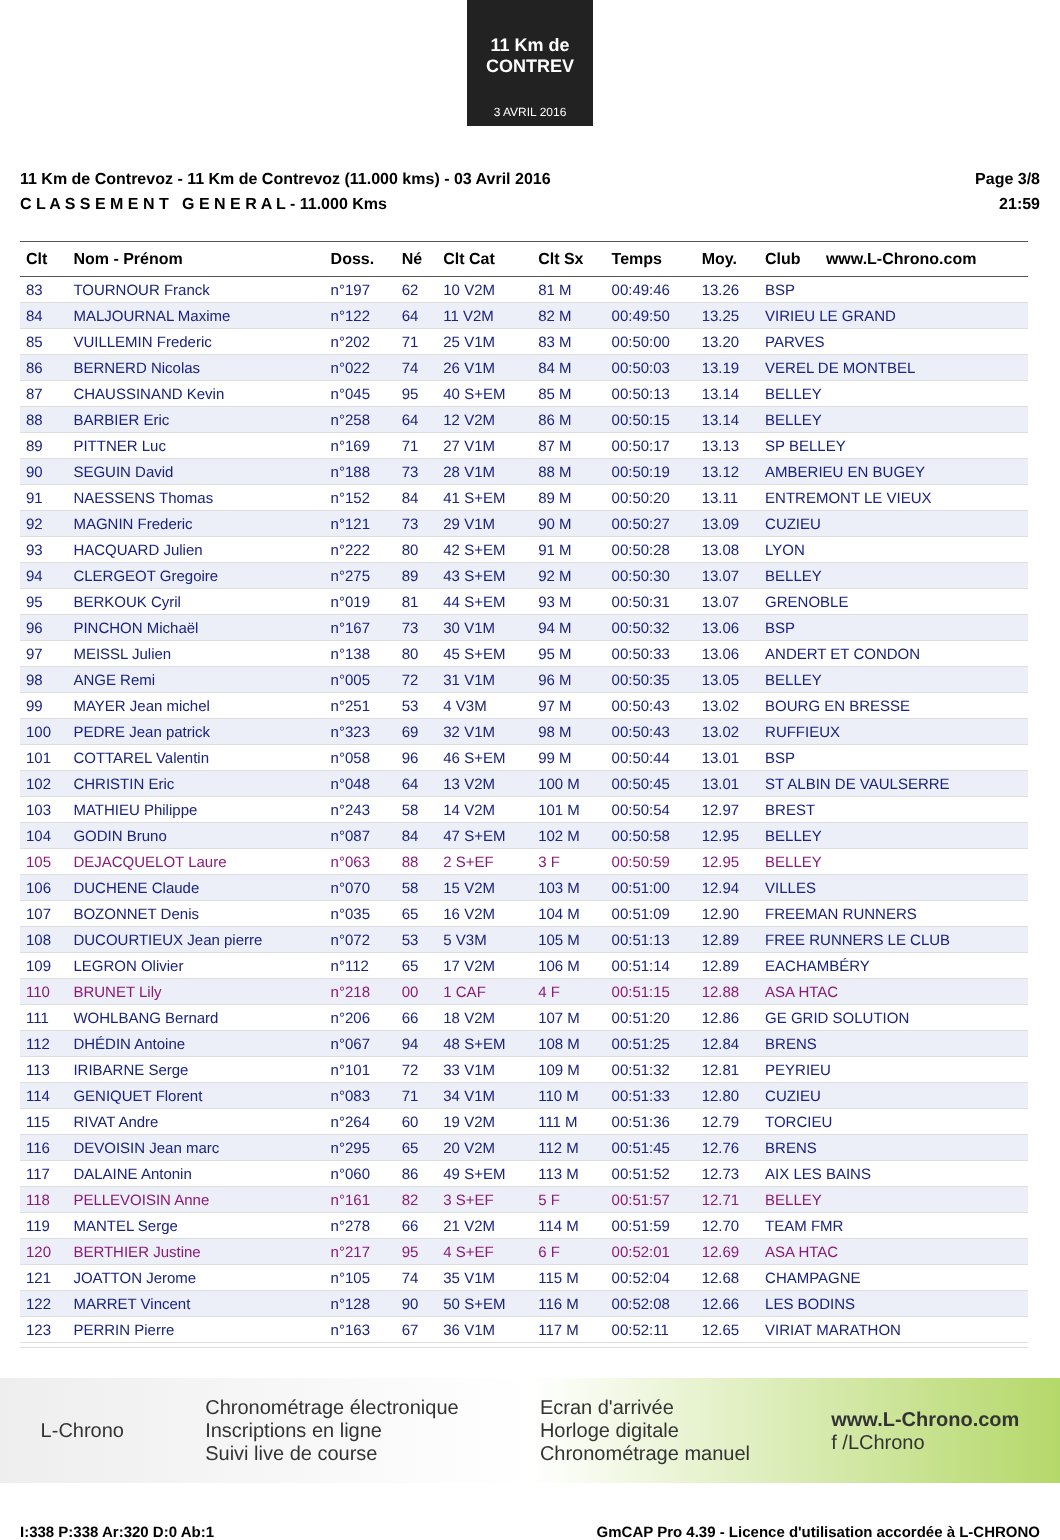11 Km de CONTREV
3 AVRIL 2016
11 Km de Contrevoz - 11 Km de Contrevoz (11.000 kms) - 03 Avril 2016
C L A S S E M E N T G E N E R A L - 11.000 Kms
Page 3/8
21:59
| Clt | Nom - Prénom | Doss. | Né | Clt Cat | Clt Sx | Temps | Moy. | Club | www.L-Chrono.com |
| --- | --- | --- | --- | --- | --- | --- | --- | --- | --- |
| 83 | TOURNOUR Franck | n°197 | 62 | 10 V2M | 81 M | 00:49:46 | 13.26 | BSP | |
| 84 | MALJOURNAL Maxime | n°122 | 64 | 11 V2M | 82 M | 00:49:50 | 13.25 | VIRIEU LE GRAND | |
| 85 | VUILLEMIN Frederic | n°202 | 71 | 25 V1M | 83 M | 00:50:00 | 13.20 | PARVES | |
| 86 | BERNERD Nicolas | n°022 | 74 | 26 V1M | 84 M | 00:50:03 | 13.19 | VEREL DE MONTBEL | |
| 87 | CHAUSSINAND Kevin | n°045 | 95 | 40 S+EM | 85 M | 00:50:13 | 13.14 | BELLEY | |
| 88 | BARBIER Eric | n°258 | 64 | 12 V2M | 86 M | 00:50:15 | 13.14 | BELLEY | |
| 89 | PITTNER Luc | n°169 | 71 | 27 V1M | 87 M | 00:50:17 | 13.13 | SP BELLEY | |
| 90 | SEGUIN David | n°188 | 73 | 28 V1M | 88 M | 00:50:19 | 13.12 | AMBERIEU EN BUGEY | |
| 91 | NAESSENS Thomas | n°152 | 84 | 41 S+EM | 89 M | 00:50:20 | 13.11 | ENTREMONT LE VIEUX | |
| 92 | MAGNIN Frederic | n°121 | 73 | 29 V1M | 90 M | 00:50:27 | 13.09 | CUZIEU | |
| 93 | HACQUARD Julien | n°222 | 80 | 42 S+EM | 91 M | 00:50:28 | 13.08 | LYON | |
| 94 | CLERGEOT Gregoire | n°275 | 89 | 43 S+EM | 92 M | 00:50:30 | 13.07 | BELLEY | |
| 95 | BERKOUK Cyril | n°019 | 81 | 44 S+EM | 93 M | 00:50:31 | 13.07 | GRENOBLE | |
| 96 | PINCHON Michaël | n°167 | 73 | 30 V1M | 94 M | 00:50:32 | 13.06 | BSP | |
| 97 | MEISSL Julien | n°138 | 80 | 45 S+EM | 95 M | 00:50:33 | 13.06 | ANDERT ET CONDON | |
| 98 | ANGE Remi | n°005 | 72 | 31 V1M | 96 M | 00:50:35 | 13.05 | BELLEY | |
| 99 | MAYER Jean michel | n°251 | 53 | 4 V3M | 97 M | 00:50:43 | 13.02 | BOURG EN BRESSE | |
| 100 | PEDRE Jean patrick | n°323 | 69 | 32 V1M | 98 M | 00:50:43 | 13.02 | RUFFIEUX | |
| 101 | COTTAREL Valentin | n°058 | 96 | 46 S+EM | 99 M | 00:50:44 | 13.01 | BSP | |
| 102 | CHRISTIN Eric | n°048 | 64 | 13 V2M | 100 M | 00:50:45 | 13.01 | ST ALBIN DE VAULSERRE | |
| 103 | MATHIEU Philippe | n°243 | 58 | 14 V2M | 101 M | 00:50:54 | 12.97 | BREST | |
| 104 | GODIN Bruno | n°087 | 84 | 47 S+EM | 102 M | 00:50:58 | 12.95 | BELLEY | |
| 105 | DEJACQUELOT Laure | n°063 | 88 | 2 S+EF | 3 F | 00:50:59 | 12.95 | BELLEY | |
| 106 | DUCHENE Claude | n°070 | 58 | 15 V2M | 103 M | 00:51:00 | 12.94 | VILLES | |
| 107 | BOZONNET Denis | n°035 | 65 | 16 V2M | 104 M | 00:51:09 | 12.90 | FREEMAN RUNNERS | |
| 108 | DUCOURTIEUX Jean pierre | n°072 | 53 | 5 V3M | 105 M | 00:51:13 | 12.89 | FREE RUNNERS LE CLUB | |
| 109 | LEGRON Olivier | n°112 | 65 | 17 V2M | 106 M | 00:51:14 | 12.89 | EACHAMBÉRY | |
| 110 | BRUNET Lily | n°218 | 00 | 1 CAF | 4 F | 00:51:15 | 12.88 | ASA HTAC | |
| 111 | WOHLBANG Bernard | n°206 | 66 | 18 V2M | 107 M | 00:51:20 | 12.86 | GE GRID SOLUTION | |
| 112 | DHÉDIN Antoine | n°067 | 94 | 48 S+EM | 108 M | 00:51:25 | 12.84 | BRENS | |
| 113 | IRIBARNE Serge | n°101 | 72 | 33 V1M | 109 M | 00:51:32 | 12.81 | PEYRIEU | |
| 114 | GENIQUET Florent | n°083 | 71 | 34 V1M | 110 M | 00:51:33 | 12.80 | CUZIEU | |
| 115 | RIVAT Andre | n°264 | 60 | 19 V2M | 111 M | 00:51:36 | 12.79 | TORCIEU | |
| 116 | DEVOISIN Jean marc | n°295 | 65 | 20 V2M | 112 M | 00:51:45 | 12.76 | BRENS | |
| 117 | DALAINE Antonin | n°060 | 86 | 49 S+EM | 113 M | 00:51:52 | 12.73 | AIX LES BAINS | |
| 118 | PELLEVOISIN Anne | n°161 | 82 | 3 S+EF | 5 F | 00:51:57 | 12.71 | BELLEY | |
| 119 | MANTEL Serge | n°278 | 66 | 21 V2M | 114 M | 00:51:59 | 12.70 | TEAM FMR | |
| 120 | BERTHIER Justine | n°217 | 95 | 4 S+EF | 6 F | 00:52:01 | 12.69 | ASA HTAC | |
| 121 | JOATTON Jerome | n°105 | 74 | 35 V1M | 115 M | 00:52:04 | 12.68 | CHAMPAGNE | |
| 122 | MARRET Vincent | n°128 | 90 | 50 S+EM | 116 M | 00:52:08 | 12.66 | LES BODINS | |
| 123 | PERRIN Pierre | n°163 | 67 | 36 V1M | 117 M | 00:52:11 | 12.65 | VIRIAT MARATHON | |
L-Chrono
Chronométrage électronique
Inscriptions en ligne
Suivi live de course
Ecran d'arrivée
Horloge digitale
Chronométrage manuel
www.L-Chrono.com
f /LChrono
I:338 P:338 Ar:320 D:0 Ab:1 GmCAP Pro 4.39 - Licence d'utilisation accordée à L-CHRONO